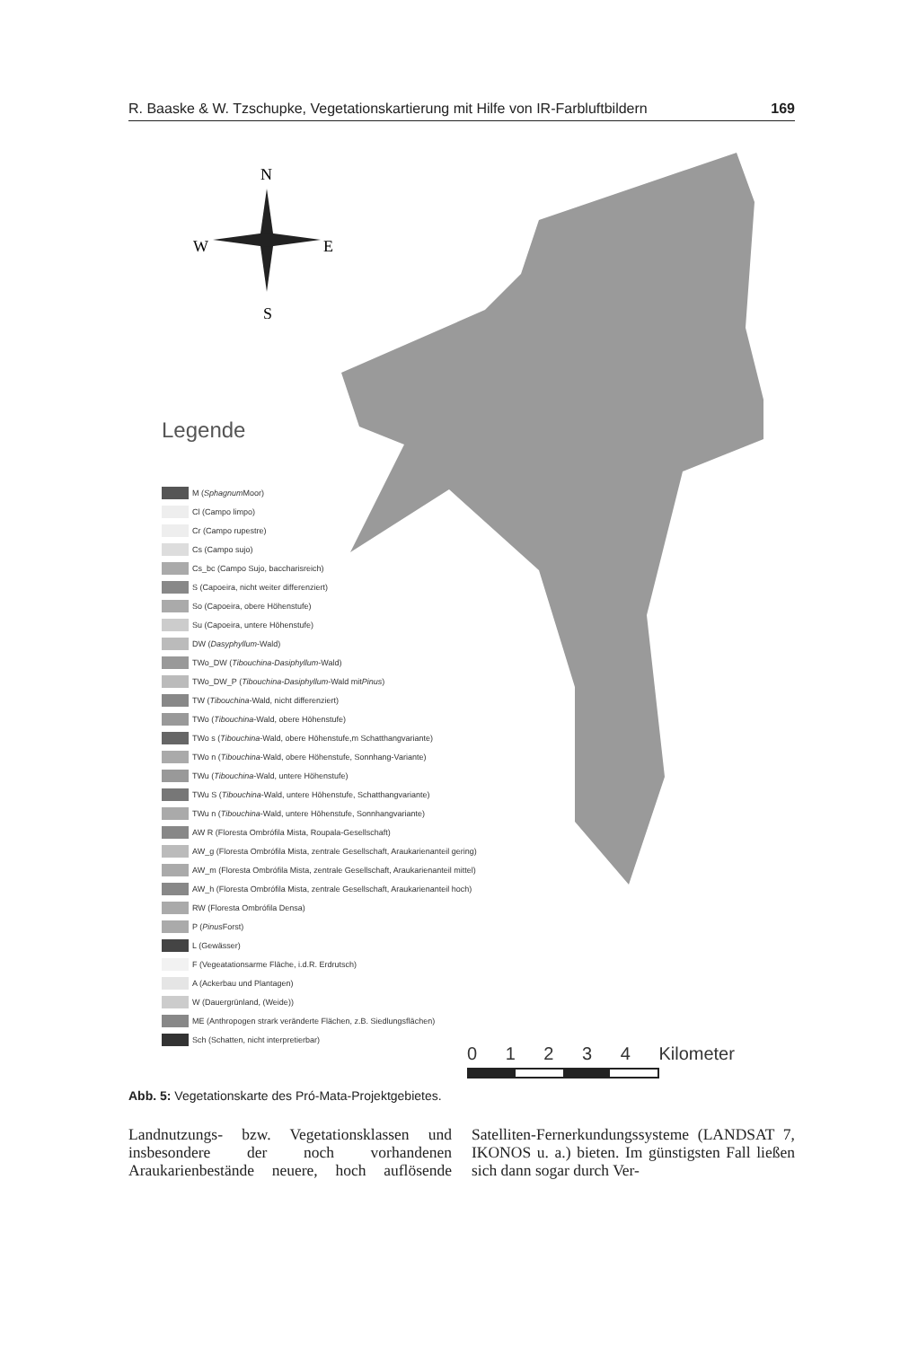R. Baaske & W. Tzschupke, Vegetationskartierung mit Hilfe von IR-Farbluftbildern 169
N
W
E
S
Legende
M (Sphagnum Moor)
Cl (Campo limpo)
Cr (Campo rupestre)
Cs (Campo sujo)
Cs_bc (Campo Sujo, baccharisreich)
S (Capoeira, nicht weiter differenziert)
So (Capoeira, obere Höhenstufe)
Su (Capoeira, untere Höhenstufe)
DW (Dasyphyllum -Wald)
TWo_DW (Tibouchina-Dasiphyllum -Wald)
TWo_DW_P (Tibouchina-Dasiphyllum -Wald mit Pinus)
TW (Tibouchina -Wald, nicht differenziert)
TWo (Tibouchina -Wald, obere Höhenstufe)
TWo s (Tibouchina -Wald, obere Höhenstufe,m Schatthangvariante)
TWo n (Tibouchina -Wald, obere Höhenstufe, Sonnhang-Variante)
TWu (Tibouchina -Wald, untere Höhenstufe)
TWu S (Tibouchina -Wald, untere Höhenstufe, Schatthangvariante)
TWu n (Tibouchina -Wald, untere Höhenstufe, Sonnhangvariante)
AW R (Floresta Ombrófila Mista, Roupala-Gesellschaft)
AW_g (Floresta Ombrófila Mista, zentrale Gesellschaft, Araukarienanteil gering)
AW_m (Floresta Ombrófila Mista, zentrale Gesellschaft, Araukarienanteil mittel)
AW_h (Floresta Ombrófila Mista, zentrale Gesellschaft, Araukarienanteil hoch)
RW (Floresta Ombrófila Densa)
P (Pinus Forst)
L (Gewässer)
F (Vegeatationsarme Fläche, i.d.R. Erdrutsch)
A (Ackerbau und Plantagen)
W (Dauergrünland, (Weide))
ME (Anthropogen strark veränderte Flächen, z.B. Siedlungsflächen)
Sch (Schatten, nicht interpretierbar)
0 1 2 3 4 Kilometer
Abb. 5: Vegetationskarte des Pró-Mata-Projektgebietes.
Landnutzungs- bzw. Vegetationsklassen und insbesondere der noch vorhandenen Araukarienbestände neuere, hoch auflösende Satelliten-Fernerkundungssysteme (LANDSAT 7, IKONOS u. a.) bieten. Im günstigsten Fall ließen sich dann sogar durch Ver-